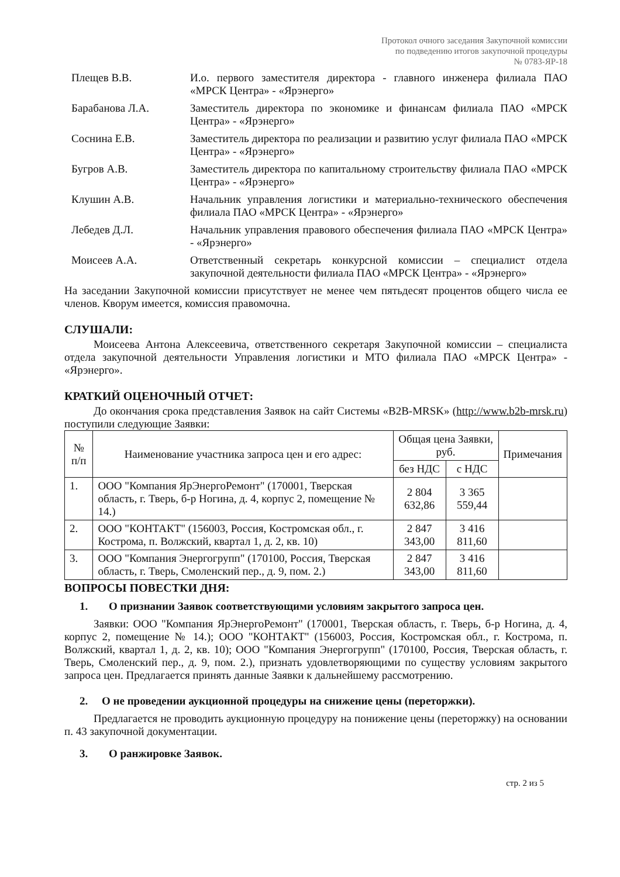Протокол очного заседания Закупочной комиссии
по подведению итогов закупочной процедуры
№ 0783-ЯР-18
Плещев В.В. И.о. первого заместителя директора - главного инженера филиала ПАО «МРСК Центра» - «Ярэнерго»
Барабанова Л.А. Заместитель директора по экономике и финансам филиала ПАО «МРСК Центра» - «Ярэнерго»
Соснина Е.В. Заместитель директора по реализации и развитию услуг филиала ПАО «МРСК Центра» - «Ярэнерго»
Бугров А.В. Заместитель директора по капитальному строительству филиала ПАО «МРСК Центра» - «Ярэнерго»
Клушин А.В. Начальник управления логистики и материально-технического обеспечения филиала ПАО «МРСК Центра» - «Ярэнерго»
Лебедев Д.Л. Начальник управления правового обеспечения филиала ПАО «МРСК Центра» - «Ярэнерго»
Моисеев А.А. Ответственный секретарь конкурсной комиссии – специалист отдела закупочной деятельности филиала ПАО «МРСК Центра» - «Ярэнерго»
На заседании Закупочной комиссии присутствует не менее чем пятьдесят процентов общего числа ее членов. Кворум имеется, комиссия правомочна.
СЛУШАЛИ:
Моисеева Антона Алексеевича, ответственного секретаря Закупочной комиссии – специалиста отдела закупочной деятельности Управления логистики и МТО филиала ПАО «МРСК Центра» - «Ярэнерго».
КРАТКИЙ ОЦЕНОЧНЫЙ ОТЧЕТ:
До окончания срока представления Заявок на сайт Системы «B2B-MRSK» (http://www.b2b-mrsk.ru) поступили следующие Заявки:
| № п/п | Наименование участника запроса цен и его адрес: | Общая цена Заявки, руб. | | Примечания |
| --- | --- | --- | --- | --- |
| | | без НДС | с НДС | |
| 1. | ООО "Компания ЯрЭнергоРемонт" (170001, Тверская область, г. Тверь, б-р Ногина, д. 4, корпус 2, помещение № 14.) | 2 804 632,86 | 3 365 559,44 | |
| 2. | ООО "КОНТАКТ" (156003, Россия, Костромская обл., г. Кострома, п. Волжский, квартал 1, д. 2, кв. 10) | 2 847 343,00 | 3 416 811,60 | |
| 3. | ООО "Компания Энергогрупп" (170100, Россия, Тверская область, г. Тверь, Смоленский пер., д. 9, пом. 2.) | 2 847 343,00 | 3 416 811,60 | |
ВОПРОСЫ ПОВЕСТКИ ДНЯ:
1. О признании Заявок соответствующими условиям закрытого запроса цен.
Заявки: ООО "Компания ЯрЭнергоРемонт" (170001, Тверская область, г. Тверь, б-р Ногина, д. 4, корпус 2, помещение № 14.); ООО "КОНТАКТ" (156003, Россия, Костромская обл., г. Кострома, п. Волжский, квартал 1, д. 2, кв. 10); ООО "Компания Энергогрупп" (170100, Россия, Тверская область, г. Тверь, Смоленский пер., д. 9, пом. 2.), признать удовлетворяющими по существу условиям закрытого запроса цен. Предлагается принять данные Заявки к дальнейшему рассмотрению.
2. О не проведении аукционной процедуры на снижение цены (переторжки).
Предлагается не проводить аукционную процедуру на понижение цены (переторжку) на основании п. 43 закупочной документации.
3. О ранжировке Заявок.
стр. 2 из 5